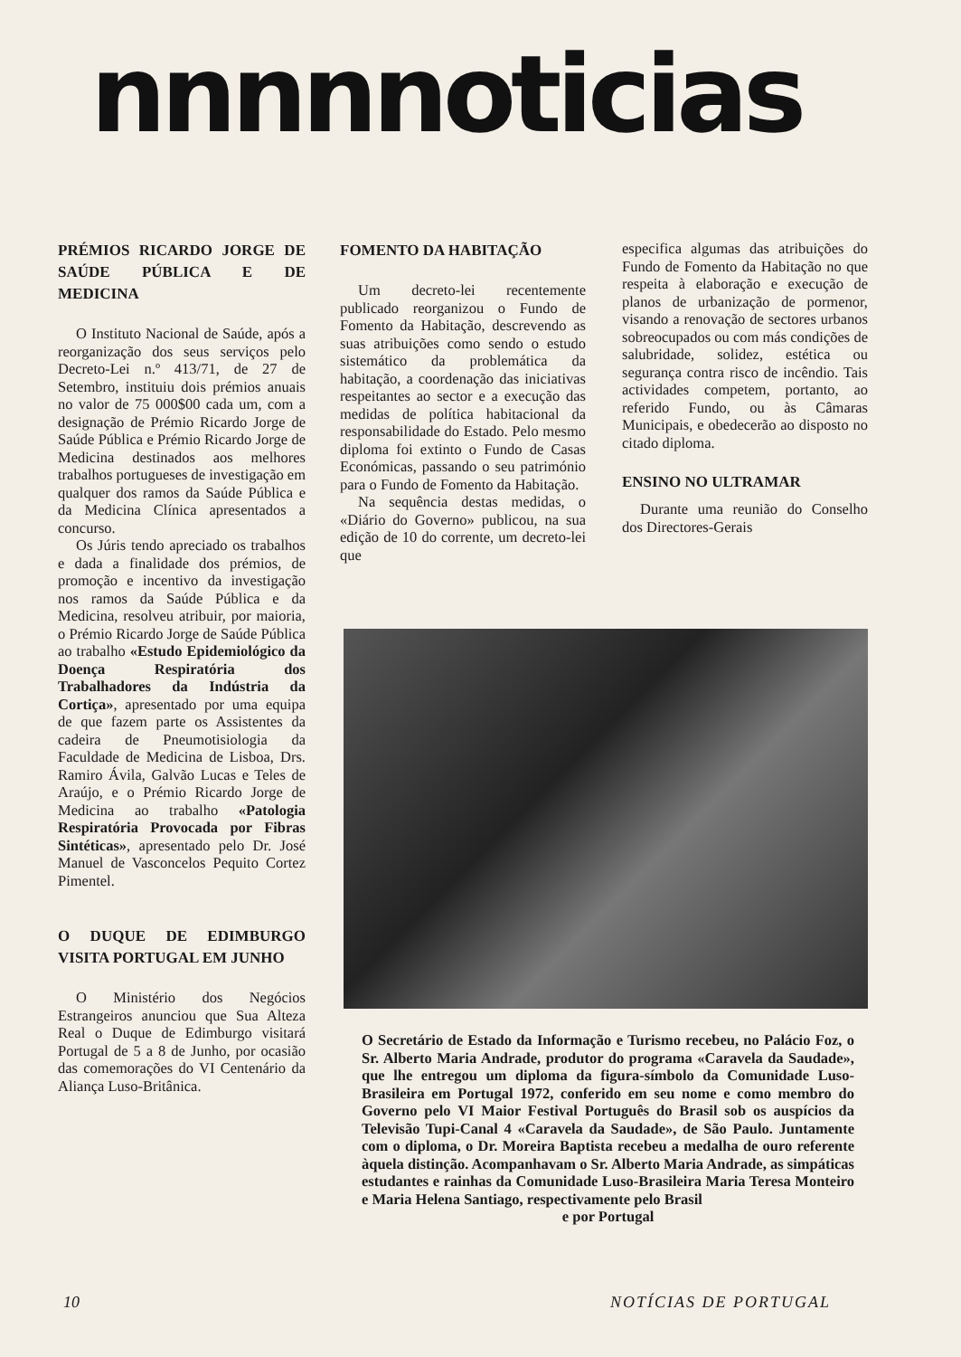nnnnnoticias
PRÉMIOS RICARDO JORGE DE SAÚDE PÚBLICA E DE MEDICINA
O Instituto Nacional de Saúde, após a reorganização dos seus serviços pelo Decreto-Lei n.º 413/71, de 27 de Setembro, instituiu dois prémios anuais no valor de 75 000$00 cada um, com a designação de Prémio Ricardo Jorge de Saúde Pública e Prémio Ricardo Jorge de Medicina destinados aos melhores trabalhos portugueses de investigação em qualquer dos ramos da Saúde Pública e da Medicina Clínica apresentados a concurso.
Os Júris tendo apreciado os trabalhos e dada a finalidade dos prémios, de promoção e incentivo da investigação nos ramos da Saúde Pública e da Medicina, resolveu atribuir, por maioria, o Prémio Ricardo Jorge de Saúde Pública ao trabalho «Estudo Epidemiológico da Doença Respiratória dos Trabalhadores da Indústria da Cortiça», apresentado por uma equipa de que fazem parte os Assistentes da cadeira de Pneumotisiologia da Faculdade de Medicina de Lisboa, Drs. Ramiro Ávila, Galvão Lucas e Teles de Araújo, e o Prémio Ricardo Jorge de Medicina ao trabalho «Patologia Respiratória Provocada por Fibras Sintéticas», apresentado pelo Dr. José Manuel de Vasconcelos Pequito Cortez Pimentel.
O DUQUE DE EDIMBURGO VISITA PORTUGAL EM JUNHO
O Ministério dos Negócios Estrangeiros anunciou que Sua Alteza Real o Duque de Edimburgo visitará Portugal de 5 a 8 de Junho, por ocasião das comemorações do VI Centenário da Aliança Luso-Britânica.
FOMENTO DA HABITAÇÃO
Um decreto-lei recentemente publicado reorganizou o Fundo de Fomento da Habitação, descrevendo as suas atribuições como sendo o estudo sistemático da problemática da habitação, a coordenação das iniciativas respeitantes ao sector e a execução das medidas de política habitacional da responsabilidade do Estado. Pelo mesmo diploma foi extinto o Fundo de Casas Económicas, passando o seu património para o Fundo de Fomento da Habitação.
Na sequência destas medidas, o «Diário do Governo» publicou, na sua edição de 10 do corrente, um decreto-lei que
especifica algumas das atribuições do Fundo de Fomento da Habitação no que respeita à elaboração e execução de planos de urbanização de pormenor, visando a renovação de sectores urbanos sobreocupados ou com más condições de salubridade, solidez, estética ou segurança contra risco de incêndio. Tais actividades competem, portanto, ao referido Fundo, ou às Câmaras Municipais, e obedecerão ao disposto no citado diploma.
ENSINO NO ULTRAMAR
Durante uma reunião do Conselho dos Directores-Gerais
O Secretário de Estado da Informação e Turismo recebeu, no Palácio Foz, o Sr. Alberto Maria Andrade, produtor do programa «Caravela da Saudade», que lhe entregou um diploma da figura-símbolo da Comunidade Luso-Brasileira em Portugal 1972, conferido em seu nome e como membro do Governo pelo VI Maior Festival Português do Brasil sob os auspícios da Televisão Tupi-Canal 4 «Caravela da Saudade», de São Paulo. Juntamente com o diploma, o Dr. Moreira Baptista recebeu a medalha de ouro referente àquela distinção. Acompanhavam o Sr. Alberto Maria Andrade, as simpáticas estudantes e rainhas da Comunidade Luso-Brasileira Maria Teresa Monteiro e Maria Helena Santiago, respectivamente pelo Brasil
e por Portugal
10 NOTÍCIAS DE PORTUGAL